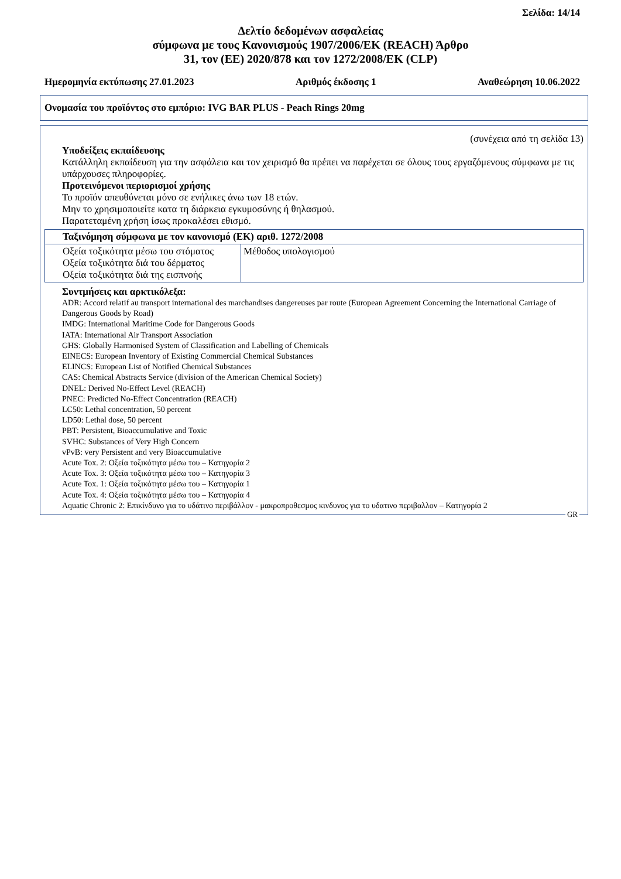Σελίδα: 14/14
Δελτίο δεδομένων ασφαλείας
σύμφωνα με τους Κανονισμούς 1907/2006/ΕΚ (REACH) Άρθρο
31, τον (ΕΕ) 2020/878 και τον 1272/2008/ΕΚ (CLP)
Ημερομηνία εκτύπωσης 27.01.2023 Αριθμός έκδοσης 1 Αναθεώρηση 10.06.2022
Ονομασία του προϊόντος στο εμπόριο: IVG BAR PLUS - Peach Rings 20mg
(συνέχεια από τη σελίδα 13)
Υποδείξεις εκπαίδευσης
Κατάλληλη εκπαίδευση για την ασφάλεια και τον χειρισμό θα πρέπει να παρέχεται σε όλους τους εργαζόμενους σύμφωνα με τις υπάρχουσες πληροφορίες.
Προτεινόμενοι περιορισμοί χρήσης
Το προϊόν απευθύνεται μόνο σε ενήλικες άνω των 18 ετών.
Μην το χρησιμοποιείτε κατα τη διάρκεια εγκυμοσύνης ή θηλασμού.
Παρατεταμένη χρήση ίσως προκαλέσει εθισμό.
| Ταξινόμηση σύμφωνα με τον κανονισμό (ΕΚ) αριθ. 1272/2008 | |
| Οξεία τοξικότητα μέσω του στόματος Οξεία τοξικότητα διά του δέρματος Οξεία τοξικότητα διά της εισπνοής | Μέθοδος υπολογισμού |
Συντμήσεις και αρκτικόλεξα:
ADR: Accord relatif au transport international des marchandises dangereuses par route (European Agreement Concerning the International Carriage of Dangerous Goods by Road)
IMDG: International Maritime Code for Dangerous Goods
IATA: International Air Transport Association
GHS: Globally Harmonised System of Classification and Labelling of Chemicals
EINECS: European Inventory of Existing Commercial Chemical Substances
ELINCS: European List of Notified Chemical Substances
CAS: Chemical Abstracts Service (division of the American Chemical Society)
DNEL: Derived No-Effect Level (REACH)
PNEC: Predicted No-Effect Concentration (REACH)
LC50: Lethal concentration, 50 percent
LD50: Lethal dose, 50 percent
PBT: Persistent, Bioaccumulative and Toxic
SVHC: Substances of Very High Concern
vPvB: very Persistent and very Bioaccumulative
Acute Tox. 2: Οξεία τοξικότητα μέσω του – Κατηγορία 2
Acute Tox. 3: Οξεία τοξικότητα μέσω του – Κατηγορία 3
Acute Tox. 1: Οξεία τοξικότητα μέσω του – Κατηγορία 1
Acute Tox. 4: Οξεία τοξικότητα μέσω του – Κατηγορία 4
Aquatic Chronic 2: Επικίνδυνο για το υδάτινο περιβάλλον - μακροπροθεσμος κινδυνος για το υδατινο περιβαλλον – Κατηγορία 2
GR